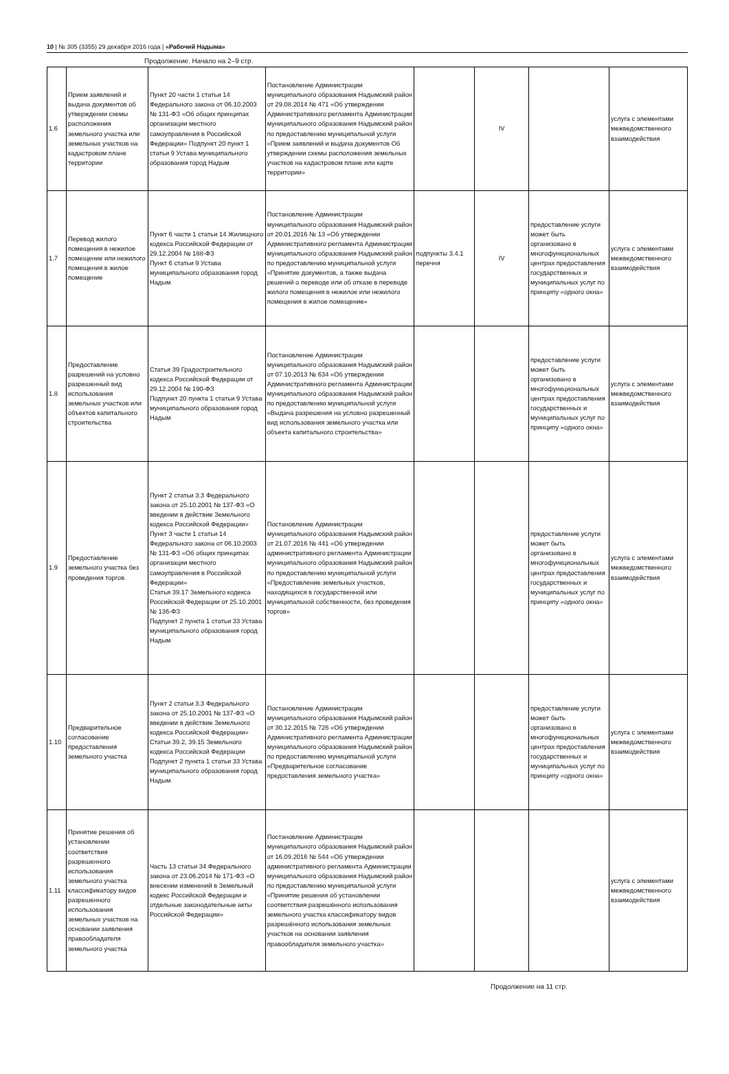10 | № 305 (3355) 29 декабря 2016 года | «Рабочий Надыма»
Продолжение. Начало на 2–9 стр.
| 1.6 | Прием заявлений и выдача документов об утверждении схемы расположения земельного участка или земельных участков на кадастровом плане территории | Пункт 20 части 1 статьи 14 Федерального закона от 06.10.2003 № 131-ФЗ «Об общих принципах организации местного самоуправления в Российской Федерации» Подпункт 20 пункт 1 статьи 9 Устава муниципального образования город Надым | Постановление Администрации муниципального образования Надымский район от 29.08.2014 № 471 «Об утверждении Административного регламента Администрации муниципального образования Надымский район по предоставлению муниципальной услуги «Прием заявлений и выдача документов Об утверждении схемы расположения земельных участков на кадастровом плане или карте территории» | | IV | | услуга с элементами межведомственного взаимодействия |
| 1.7 | Перевод жилого помещения в нежилое помещение или нежилого помещения в жилое помещение | Пункт 6 части 1 статьи 14 Жилищного кодекса Российской Федерации от 29.12.2004 № 188-ФЗ Пункт 6 статьи 9 Устава муниципального образования город Надым | Постановление Администрации муниципального образования Надымский район от 20.01.2016 № 13 «Об утверждении Административного регламента Администрации муниципального образования Надымский район по предоставлению муниципальной услуги «Принятие документов, а также выдача решений о переводе или об отказе в переводе жилого помещения в нежилое или нежилого помещения в жилое помещение» | подпункты 3.4.1 перечня | IV | предоставление услуги может быть организовано в многофункциональных центрах предоставления государственных и муниципальных услуг по принципу «одного окна» | услуга с элементами межведомственного взаимодействия |
| 1.8 | Предоставление разрешений на условно разрешенный вид использования земельных участков или объектов капитального строительства | Статья 39 Градостроительного кодекса Российской Федерации от 29.12.2004 № 190-ФЗ Подпункт 20 пункта 1 статьи 9 Устава муниципального образования город Надым | Постановление Администрации муниципального образования Надымский район от 07.10.2013 № 634 «Об утверждении Административного регламента Администрации муниципального образования Надымский район по предоставлению муниципальной услуги «Выдача разрешения на условно разрешенный вид использования земельного участка или объекта капитального строительства» | | | предоставление услуги может быть организовано в многофункциональных центрах предоставления государственных и муниципальных услуг по принципу «одного окна» | услуга с элементами межведомственного взаимодействия |
| 1.9 | Предоставление земельного участка без проведения торгов | Пункт 2 статьи 3.3 Федерального закона от 25.10.2001 № 137-ФЗ «О введении в действие Земельного кодекса Российской Федерации» Пункт 3 части 1 статьи 14 Федерального закона от 06.10.2003 № 131-ФЗ «Об общих принципах организации местного самоуправления в Российской Федерации» Статья 39.17 Земельного кодекса Российской Федерации от 25.10.2001 № 136-ФЗ Подпункт 2 пункта 1 статьи 33 Устава муниципального образования город Надым | Постановление Администрации муниципального образования Надымский район от 21.07.2016 № 441 «Об утверждении административного регламента Администрации муниципального образования Надымский район по предоставлению муниципальной услуги «Предоставление земельных участков, находящихся в государственной или муниципальной собственности, без проведения торгов» | | | предоставление услуги может быть организовано в многофункциональных центрах предоставления государственных и муниципальных услуг по принципу «одного окна» | услуга с элементами межведомственного взаимодействия |
| 1.10 | Предварительное согласование предоставления земельного участка | Пункт 2 статьи 3.3 Федерального закона от 25.10.2001 № 137-ФЗ «О введении в действие Земельного кодекса Российской Федерации» Статьи 39.2, 39.15 Земельного кодекса Российской Федерации Подпункт 2 пункта 1 статьи 33 Устава муниципального образования город Надым | Постановление Администрации муниципального образования Надымский район от 30.12.2015 № 726 «Об утверждении Административного регламента Администрации муниципального образования Надымский район по предоставлению муниципальной услуги «Предварительное согласование предоставления земельного участка» | | | предоставление услуги может быть организовано в многофункциональных центрах предоставления государственных и муниципальных услуг по принципу «одного окна» | услуга с элементами межведомственного взаимодействия |
| 1.11 | Принятие решения об установлении соответствия разрешенного использования земельного участка классификатору видов разрешенного использования земельных участков на основании заявления правообладателя земельного участка | Часть 13 статьи 34 Федерального закона от 23.06.2014 № 171-ФЗ «О внесении изменений в Земельный кодекс Российской Федерации и отдельные законодательные акты Российской Федерации» | Постановление Администрации муниципального образования Надымский район от 16.09.2016 № 544 «Об утверждении административного регламента Администрации муниципального образования Надымский район по предоставлению муниципальной услуги «Принятие решения об установлении соответствия разрешённого использования земельного участка классификатору видов разрешённого использования земельных участков на основании заявления правообладателя земельного участка» | | | | услуга с элементами межведомственного взаимодействия |
Продолжение на 11 стр.